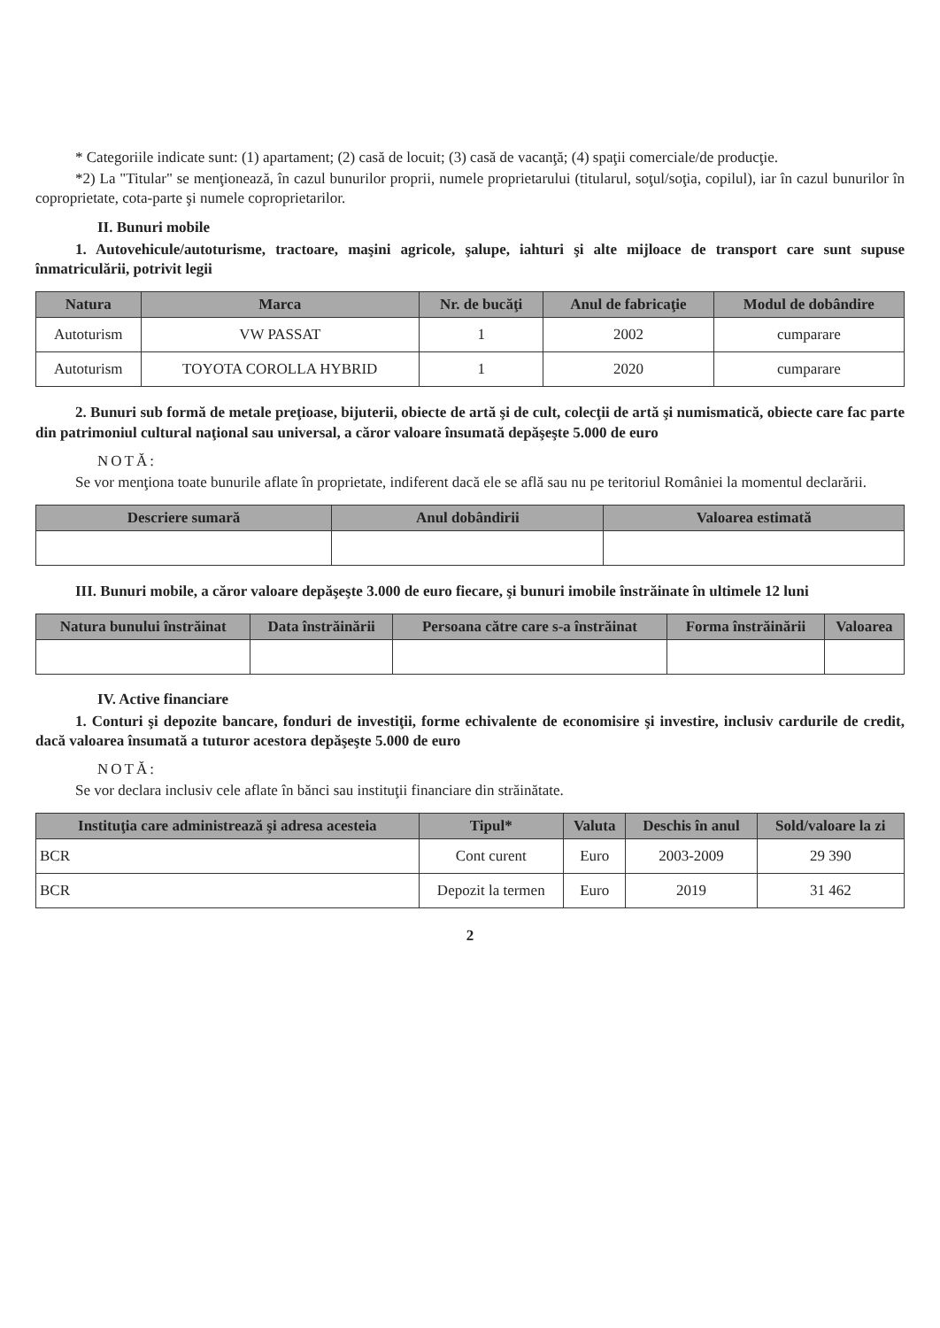* Categoriile indicate sunt: (1) apartament; (2) casă de locuit; (3) casă de vacanţă; (4) spaţii comerciale/de producţie.
*2) La "Titular" se menţionează, în cazul bunurilor proprii, numele proprietarului (titularul, soţul/soţia, copilul), iar în cazul bunurilor în coproprietate, cota-parte şi numele coproprietarilor.
II. Bunuri mobile
1. Autovehicule/autoturisme, tractoare, maşini agricole, şalupe, iahturi şi alte mijloace de transport care sunt supuse înmatriculării, potrivit legii
| Natura | Marca | Nr. de bucăţi | Anul de fabricaţie | Modul de dobândire |
| --- | --- | --- | --- | --- |
| Autoturism | VW PASSAT | 1 | 2002 | cumparare |
| Autoturism | TOYOTA COROLLA HYBRID | 1 | 2020 | cumparare |
2. Bunuri sub formă de metale preţioase, bijuterii, obiecte de artă şi de cult, colecţii de artă şi numismatică, obiecte care fac parte din patrimoniul cultural naţional sau universal, a căror valoare însumată depăşeşte 5.000 de euro
NOTĂ:
Se vor menţiona toate bunurile aflate în proprietate, indiferent dacă ele se află sau nu pe teritoriul României la momentul declarării.
| Descriere sumară | Anul dobândirii | Valoarea estimată |
| --- | --- | --- |
III. Bunuri mobile, a căror valoare depăşeşte 3.000 de euro fiecare, şi bunuri imobile înstrăinate în ultimele 12 luni
| Natura bunului înstrăinat | Data înstrăinării | Persoana către care s-a înstrăinat | Forma înstrăinării | Valoarea |
| --- | --- | --- | --- | --- |
IV. Active financiare
1. Conturi şi depozite bancare, fonduri de investiţii, forme echivalente de economisire şi investire, inclusiv cardurile de credit, dacă valoarea însumată a tuturor acestora depăşeşte 5.000 de euro
NOTĂ:
Se vor declara inclusiv cele aflate în bănci sau instituţii financiare din străinătate.
| Instituţia care administrează şi adresa acesteia | Tipul* | Valuta | Deschis în anul | Sold/valoare la zi |
| --- | --- | --- | --- | --- |
| BCR | Cont curent | Euro | 2003-2009 | 29 390 |
| BCR | Depozit la termen | Euro | 2019 | 31 462 |
2